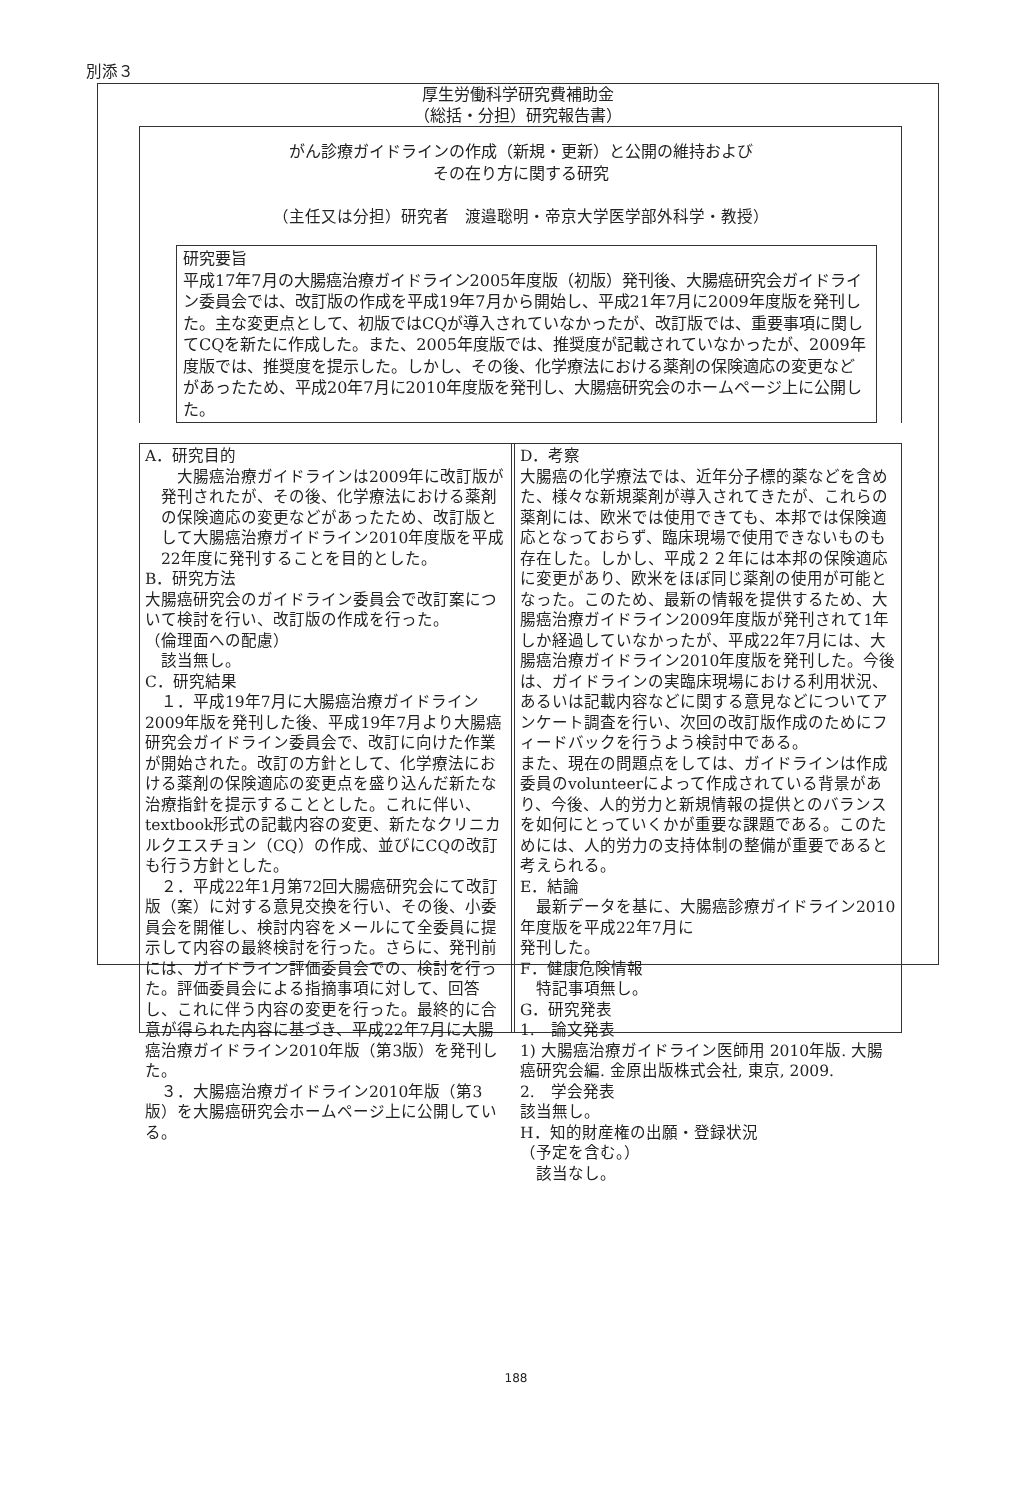別添３
厚生労働科学研究費補助金
（総括・分担）研究報告書）
がん診療ガイドラインの作成（新規・更新）と公開の維持および
その在り方に関する研究
（主任又は分担）研究者　渡邉聡明・帝京大学医学部外科学・教授）
研究要旨
平成17年7月の大腸癌治療ガイドライン2005年度版（初版）発刊後、大腸癌研究会ガイドライン委員会では、改訂版の作成を平成19年7月から開始し、平成21年7月に2009年度版を発刊した。主な変更点として、初版ではCQが導入されていなかったが、改訂版では、重要事項に関してCQを新たに作成した。また、2005年度版では、推奨度が記載されていなかったが、2009年度版では、推奨度を提示した。しかし、その後、化学療法における薬剤の保険適応の変更などがあったため、平成20年7月に2010年度版を発刊し、大腸癌研究会のホームページ上に公開した。
A．研究目的
　大腸癌治療ガイドラインは2009年に改訂版が発刊されたが、その後、化学療法における薬剤の保険適応の変更などがあったため、改訂版として大腸癌治療ガイドライン2010年度版を平成22年度に発刊することを目的とした。
B．研究方法
大腸癌研究会のガイドライン委員会で改訂案について検討を行い、改訂版の作成を行った。
（倫理面への配慮）
　該当無し。
C．研究結果
　１．平成19年7月に大腸癌治療ガイドライン2009年版を発刊した後、平成19年7月より大腸癌研究会ガイドライン委員会で、改訂に向けた作業が開始された。改訂の方針として、化学療法における薬剤の保険適応の変更点を盛り込んだ新たな治療指針を提示することとした。これに伴い、textbook形式の記載内容の変更、新たなクリニカルクエスチョン（CQ）の作成、並びにCQの改訂も行う方針とした。
　２．平成22年1月第72回大腸癌研究会にて改訂版（案）に対する意見交換を行い、その後、小委員会を開催し、検討内容をメールにて全委員に提示して内容の最終検討を行った。さらに、発刊前には、ガイドライン評価委員会での、検討を行った。評価委員会による指摘事項に対して、回答し、これに伴う内容の変更を行った。最終的に合意が得られた内容に基づき、平成22年7月に大腸癌治療ガイドライン2010年版（第3版）を発刊した。
　３．大腸癌治療ガイドライン2010年版（第3版）を大腸癌研究会ホームページ上に公開している。
D．考察
大腸癌の化学療法では、近年分子標的薬などを含めた、様々な新規薬剤が導入されてきたが、これらの薬剤には、欧米では使用できても、本邦では保険適応となっておらず、臨床現場で使用できないものも存在した。しかし、平成２２年には本邦の保険適応に変更があり、欧米をほぼ同じ薬剤の使用が可能となった。このため、最新の情報を提供するため、大腸癌治療ガイドライン2009年度版が発刊されて1年しか経過していなかったが、平成22年7月には、大腸癌治療ガイドライン2010年度版を発刊した。今後は、ガイドラインの実臨床現場における利用状況、あるいは記載内容などに関する意見などについてアンケート調査を行い、次回の改訂版作成のためにフィードバックを行うよう検討中である。
また、現在の問題点をしては、ガイドラインは作成委員のvolunteerによって作成されている背景があり、今後、人的労力と新規情報の提供とのバランスを如何にとっていくかが重要な課題である。このためには、人的労力の支持体制の整備が重要であると考えられる。
E．結論
　最新データを基に、大腸癌診療ガイドライン2010年度版を平成22年7月に
発刊した。
F．健康危険情報
　特記事項無し。
G．研究発表
1.　論文発表
1) 大腸癌治療ガイドライン医師用 2010年版. 大腸癌研究会編. 金原出版株式会社, 東京, 2009.
2.　学会発表
該当無し。
H．知的財産権の出願・登録状況
（予定を含む。）
　該当なし。
188